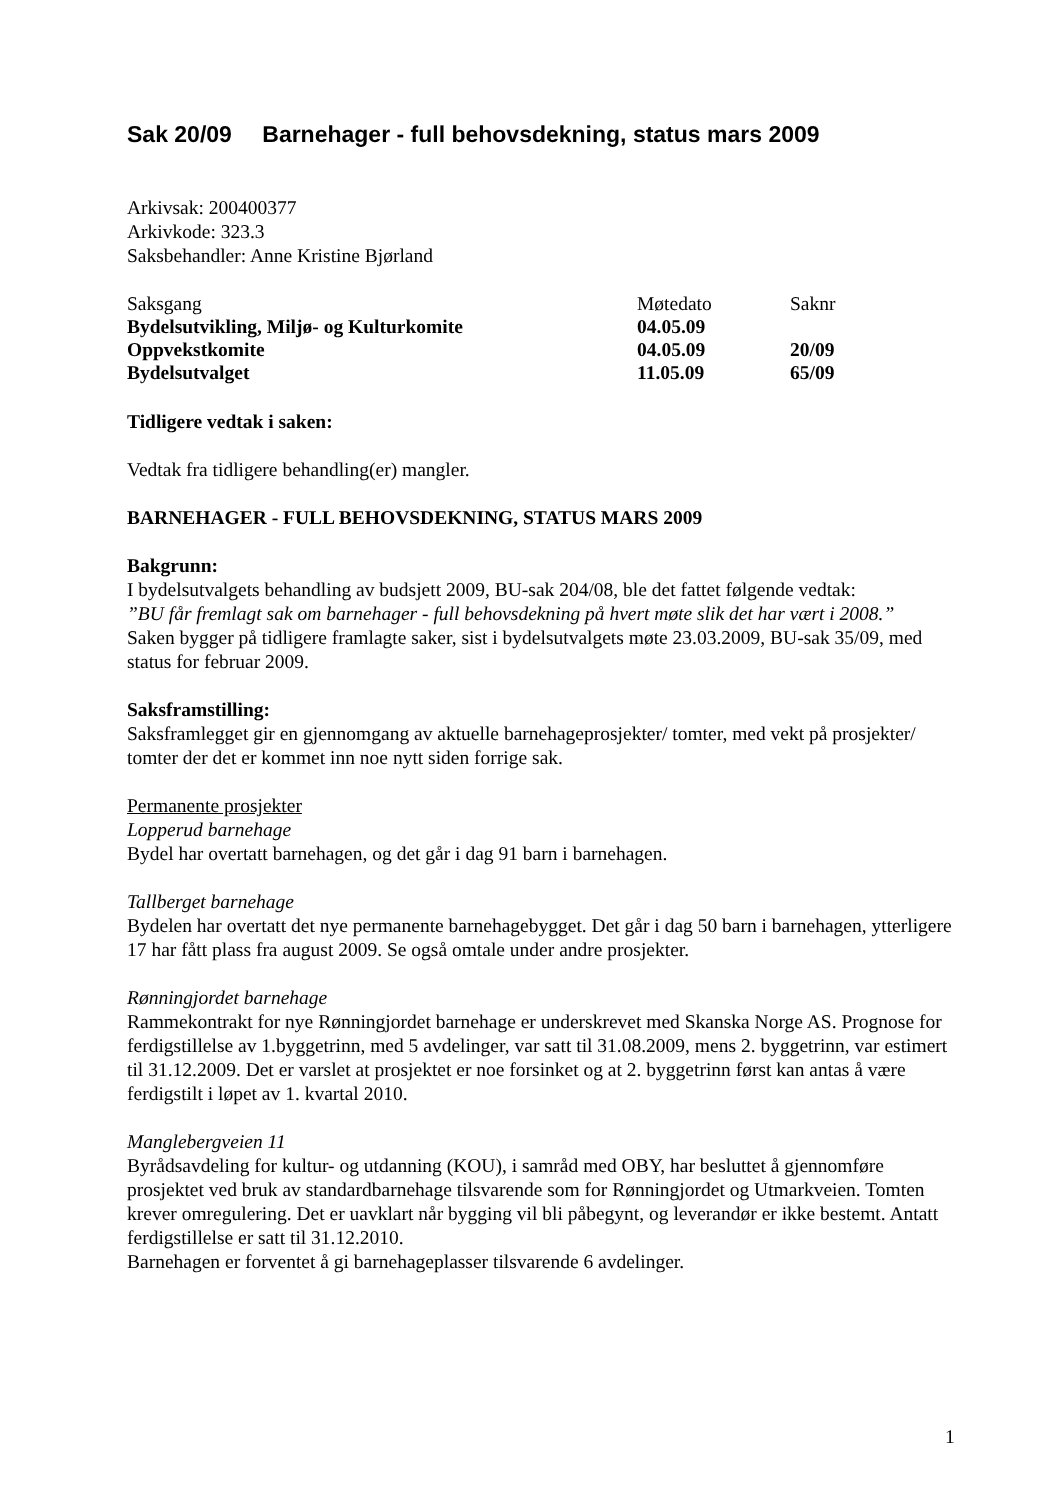Sak 20/09 Barnehager - full behovsdekning, status mars 2009
Arkivsak: 200400377
Arkivkode: 323.3
Saksbehandler: Anne Kristine Bjørland
| Saksgang | Møtedato | Saknr |
| Bydelsutvikling, Miljø- og Kulturkomite | 04.05.09 | |
| Oppvekstkomite | 04.05.09 | 20/09 |
| Bydelsutvalget | 11.05.09 | 65/09 |
Tidligere vedtak i saken:
Vedtak fra tidligere behandling(er) mangler.
BARNEHAGER - FULL BEHOVSDEKNING, STATUS MARS 2009
Bakgrunn:
I bydelsutvalgets behandling av budsjett 2009, BU-sak 204/08, ble det fattet følgende vedtak:
”BU får fremlagt sak om barnehager - full behovsdekning på hvert møte slik det har vært i 2008.”
Saken bygger på tidligere framlagte saker, sist i bydelsutvalgets møte 23.03.2009, BU-sak 35/09, med status for februar 2009.
Saksframstilling:
Saksframlegget gir en gjennomgang av aktuelle barnehageprosjekter/ tomter, med vekt på prosjekter/ tomter der det er kommet inn noe nytt siden forrige sak.
Permanente prosjekter
Lopperud barnehage
Bydel har overtatt barnehagen, og det går i dag 91 barn i barnehagen.
Tallberget barnehage
Bydelen har overtatt det nye permanente barnehagebygget. Det går i dag 50 barn i barnehagen, ytterligere 17 har fått plass fra august 2009. Se også omtale under andre prosjekter.
Rønningjordet barnehage
Rammekontrakt for nye Rønningjordet barnehage er underskrevet med Skanska Norge AS. Prognose for ferdigstillelse av 1.byggetrinn, med 5 avdelinger, var satt til 31.08.2009, mens 2. byggetrinn, var estimert til 31.12.2009. Det er varslet at prosjektet er noe forsinket og at 2. byggetrinn først kan antas å være ferdigstilt i løpet av 1. kvartal 2010.
Manglebergveien 11
Byrådsavdeling for kultur- og utdanning (KOU), i samråd med OBY, har besluttet å gjennomføre prosjektet ved bruk av standardbarnehage tilsvarende som for Rønningjordet og Utmarkveien. Tomten krever omregulering. Det er uavklart når bygging vil bli påbegynt, og leverandør er ikke bestemt. Antatt ferdigstillelse er satt til 31.12.2010.
Barnehagen er forventet å gi barnehageplasser tilsvarende 6 avdelinger.
1